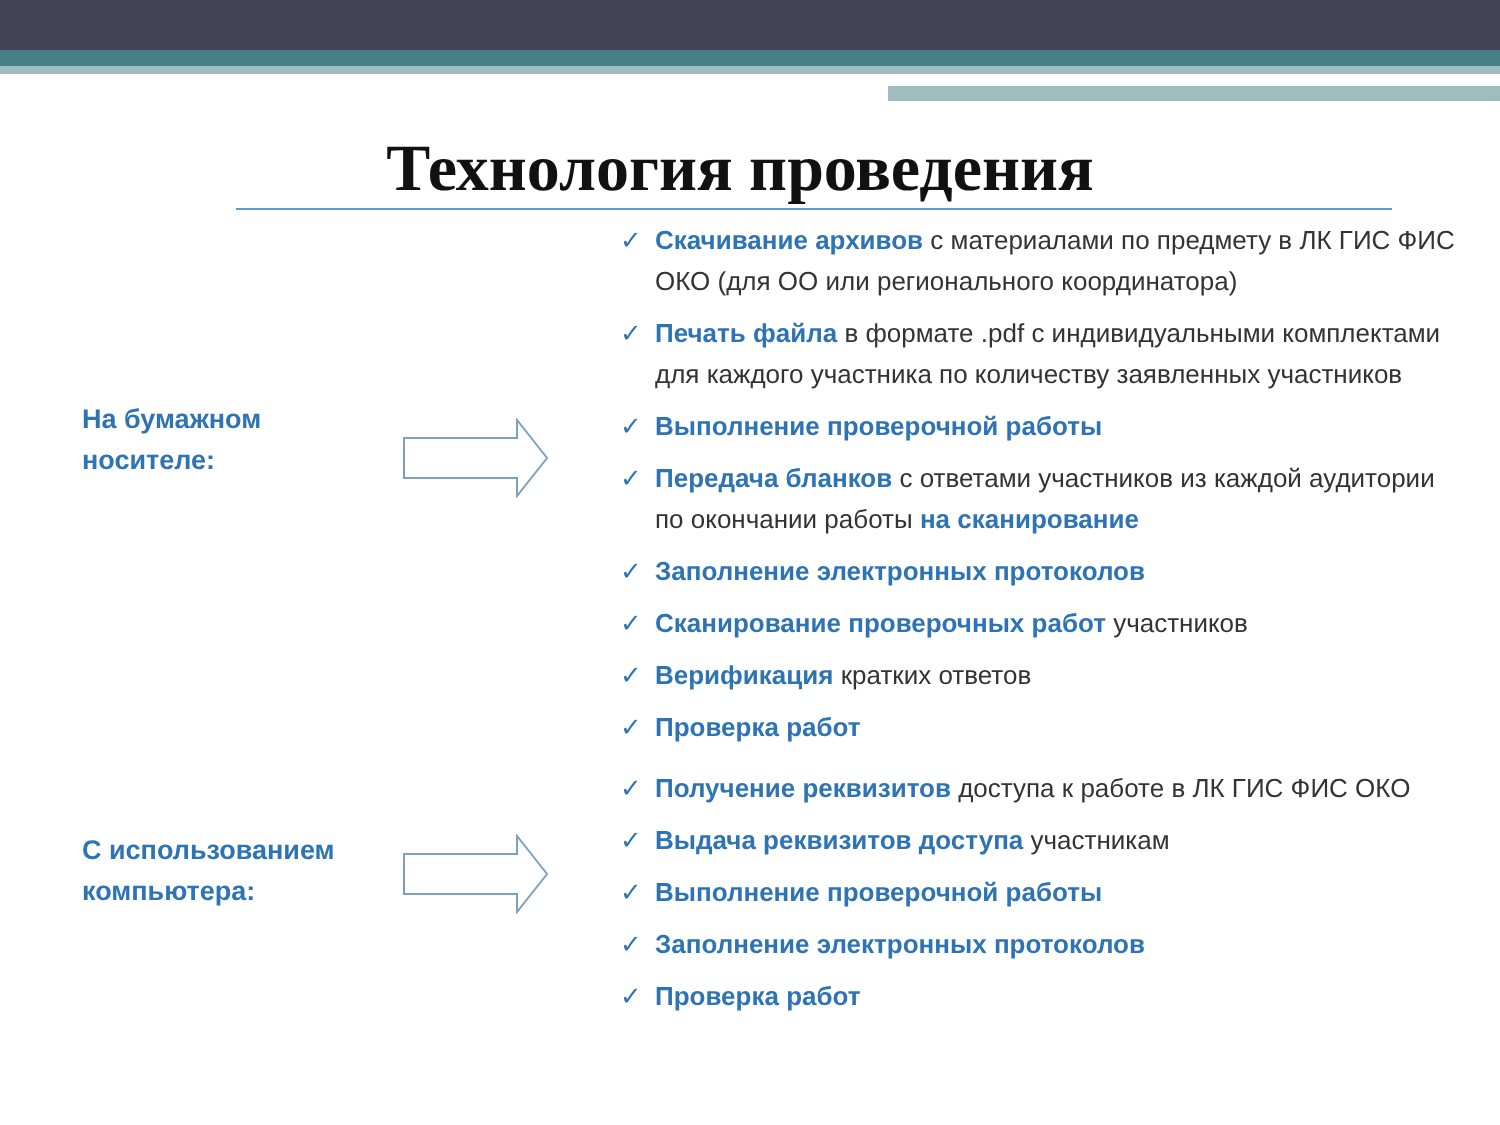Технология проведения
На бумажном
носителе:
С использованием
компьютера:
✓ Скачивание архивов с материалами по предмету в ЛК ГИС ФИС ОКО (для ОО или регионального координатора)
✓ Печать файла в формате .pdf с индивидуальными комплектами для каждого участника по количеству заявленных участников
✓ Выполнение проверочной работы
✓ Передача бланков с ответами участников из каждой аудитории по окончании работы на сканирование
✓ Заполнение электронных протоколов
✓ Сканирование проверочных работ участников
✓ Верификация кратких ответов
✓ Проверка работ
✓ Получение реквизитов доступа к работе в ЛК ГИС ФИС ОКО
✓ Выдача реквизитов доступа участникам
✓ Выполнение проверочной работы
✓ Заполнение электронных протоколов
✓ Проверка работ